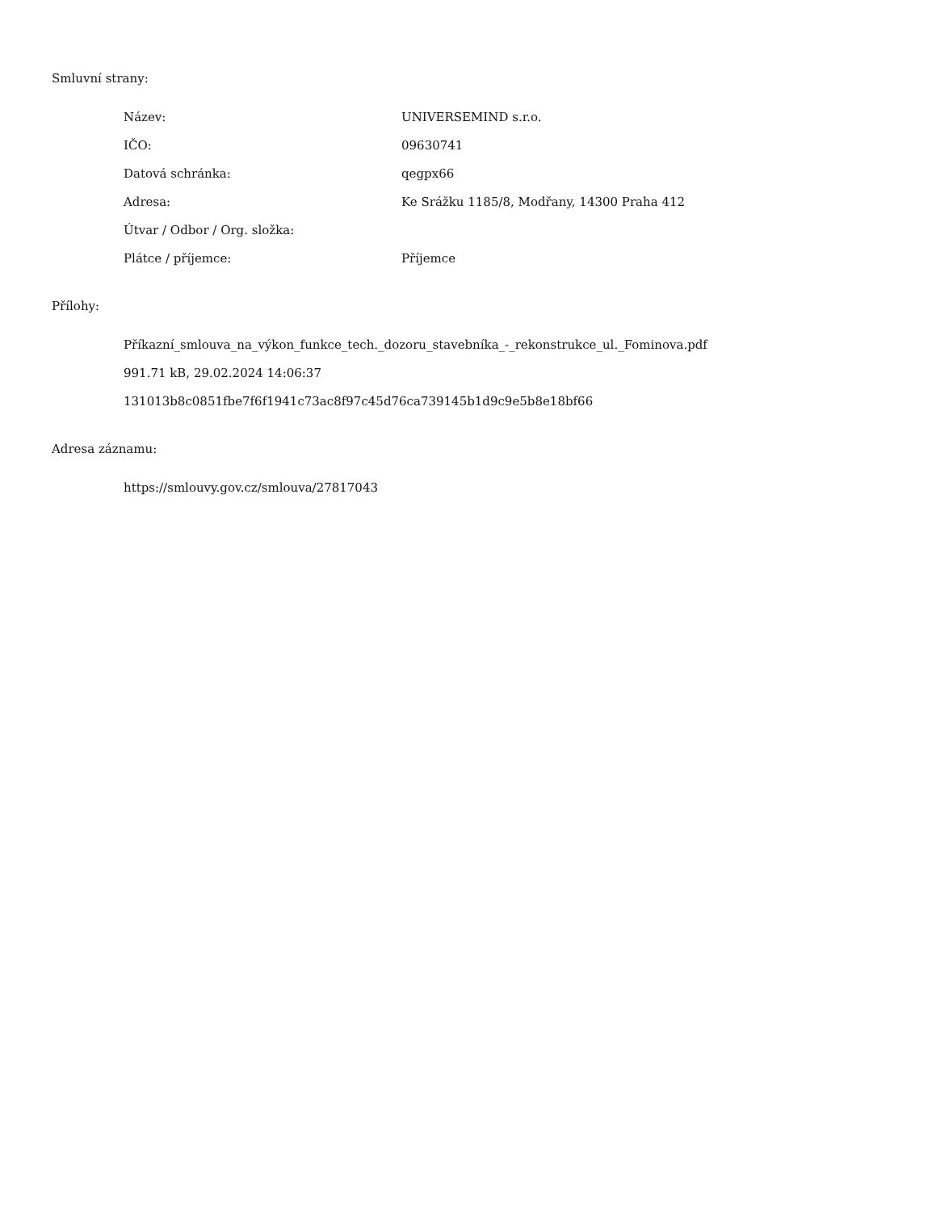Smluvní strany:
| Název: | UNIVERSEMIND s.r.o. |
| IČO: | 09630741 |
| Datová schránka: | qegpx66 |
| Adresa: | Ke Srážku 1185/8, Modřany, 14300 Praha 412 |
| Útvar / Odbor / Org. složka: | |
| Plátce / příjemce: | Příjemce |
Přílohy:
Příkazní_smlouva_na_výkon_funkce_tech._dozoru_stavebníka_-_rekonstrukce_ul._Fominova.pdf
991.71 kB, 29.02.2024 14:06:37
131013b8c0851fbe7f6f1941c73ac8f97c45d76ca739145b1d9c9e5b8e18bf66
Adresa záznamu:
https://smlouvy.gov.cz/smlouva/27817043